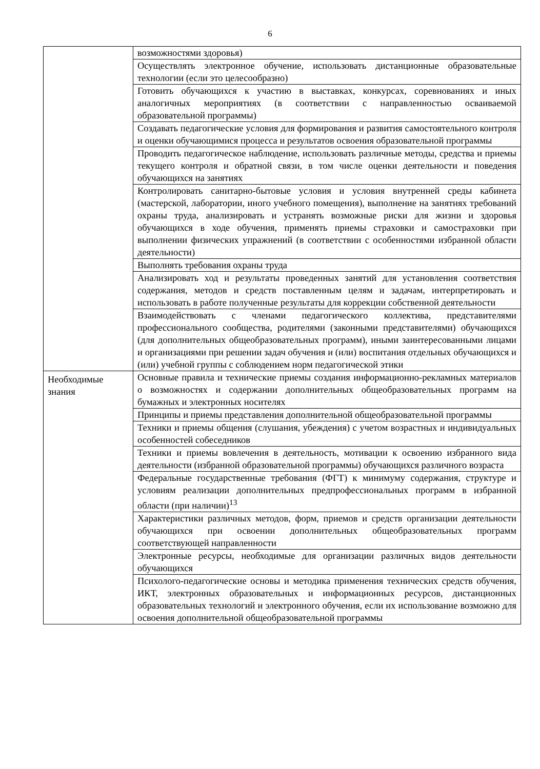6
| | возможностями здоровья) |
| | Осуществлять электронное обучение, использовать дистанционные образовательные технологии (если это целесообразно) |
| | Готовить обучающихся к участию в выставках, конкурсах, соревнованиях и иных аналогичных мероприятиях (в соответствии с направленностью осваиваемой образовательной программы) |
| | Создавать педагогические условия для формирования и развития самостоятельного контроля и оценки обучающимися процесса и результатов освоения образовательной программы |
| | Проводить педагогическое наблюдение, использовать различные методы, средства и приемы текущего контроля и обратной связи, в том числе оценки деятельности и поведения обучающихся на занятиях |
| | Контролировать санитарно-бытовые условия и условия внутренней среды кабинета (мастерской, лаборатории, иного учебного помещения), выполнение на занятиях требований охраны труда, анализировать и устранять возможные риски для жизни и здоровья обучающихся в ходе обучения, применять приемы страховки и самостраховки при выполнении физических упражнений (в соответствии с особенностями избранной области деятельности) |
| | Выполнять требования охраны труда |
| | Анализировать ход и результаты проведенных занятий для установления соответствия содержания, методов и средств поставленным целям и задачам, интерпретировать и использовать в работе полученные результаты для коррекции собственной деятельности |
| | Взаимодействовать с членами педагогического коллектива, представителями профессионального сообщества, родителями (законными представителями) обучающихся (для дополнительных общеобразовательных программ), иными заинтересованными лицами и организациями при решении задач обучения и (или) воспитания отдельных обучающихся и (или) учебной группы с соблюдением норм педагогической этики |
| Необходимые знания | Основные правила и технические приемы создания информационно-рекламных материалов о возможностях и содержании дополнительных общеобразовательных программ на бумажных и электронных носителях |
| | Принципы и приемы представления дополнительной общеобразовательной программы |
| | Техники и приемы общения (слушания, убеждения) с учетом возрастных и индивидуальных особенностей собеседников |
| | Техники и приемы вовлечения в деятельность, мотивации к освоению избранного вида деятельности (избранной образовательной программы) обучающихся различного возраста |
| | Федеральные государственные требования (ФГТ) к минимуму содержания, структуре и условиям реализации дополнительных предпрофессиональных программ в избранной области (при наличии)<sup>13</sup> |
| | Характеристики различных методов, форм, приемов и средств организации деятельности обучающихся при освоении дополнительных общеобразовательных программ соответствующей направленности |
| | Электронные ресурсы, необходимые для организации различных видов деятельности обучающихся |
| | Психолого-педагогические основы и методика применения технических средств обучения, ИКТ, электронных образовательных и информационных ресурсов, дистанционных образовательных технологий и электронного обучения, если их использование возможно для освоения дополнительной общеобразовательной программы |